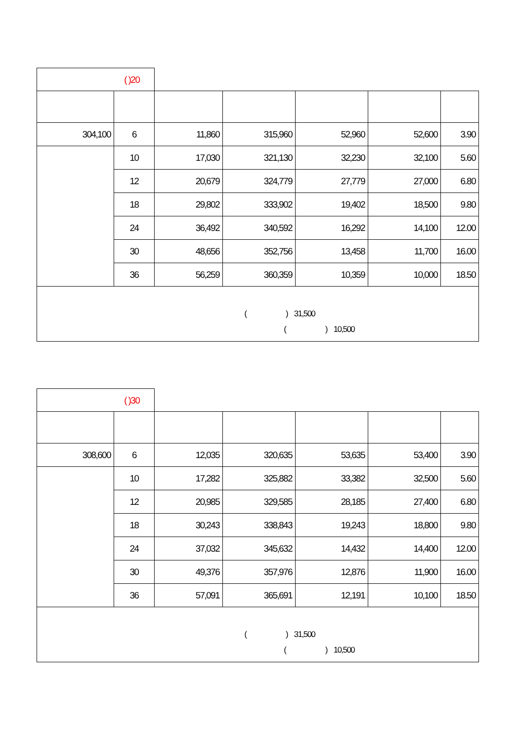( )20
| 304,100 | 6 | 11,860 | 315,960 | 52,960 | 52,600 | 3.90 |
| | 10 | 17,030 | 321,130 | 32,230 | 32,100 | 5.60 |
| | 12 | 20,679 | 324,779 | 27,779 | 27,000 | 6.80 |
| | 18 | 29,802 | 333,902 | 19,402 | 18,500 | 9.80 |
| | 24 | 36,492 | 340,592 | 16,292 | 14,100 | 12.00 |
| | 30 | 48,656 | 352,756 | 13,458 | 11,700 | 16.00 |
| | 36 | 56,259 | 360,359 | 10,359 | 10,000 | 18.50 |
( ) 31,500
( ) 10,500
( )30
| 308,600 | 6 | 12,035 | 320,635 | 53,635 | 53,400 | 3.90 |
| | 10 | 17,282 | 325,882 | 33,382 | 32,500 | 5.60 |
| | 12 | 20,985 | 329,585 | 28,185 | 27,400 | 6.80 |
| | 18 | 30,243 | 338,843 | 19,243 | 18,800 | 9.80 |
| | 24 | 37,032 | 345,632 | 14,432 | 14,400 | 12.00 |
| | 30 | 49,376 | 357,976 | 12,876 | 11,900 | 16.00 |
| | 36 | 57,091 | 365,691 | 12,191 | 10,100 | 18.50 |
( ) 31,500
( ) 10,500